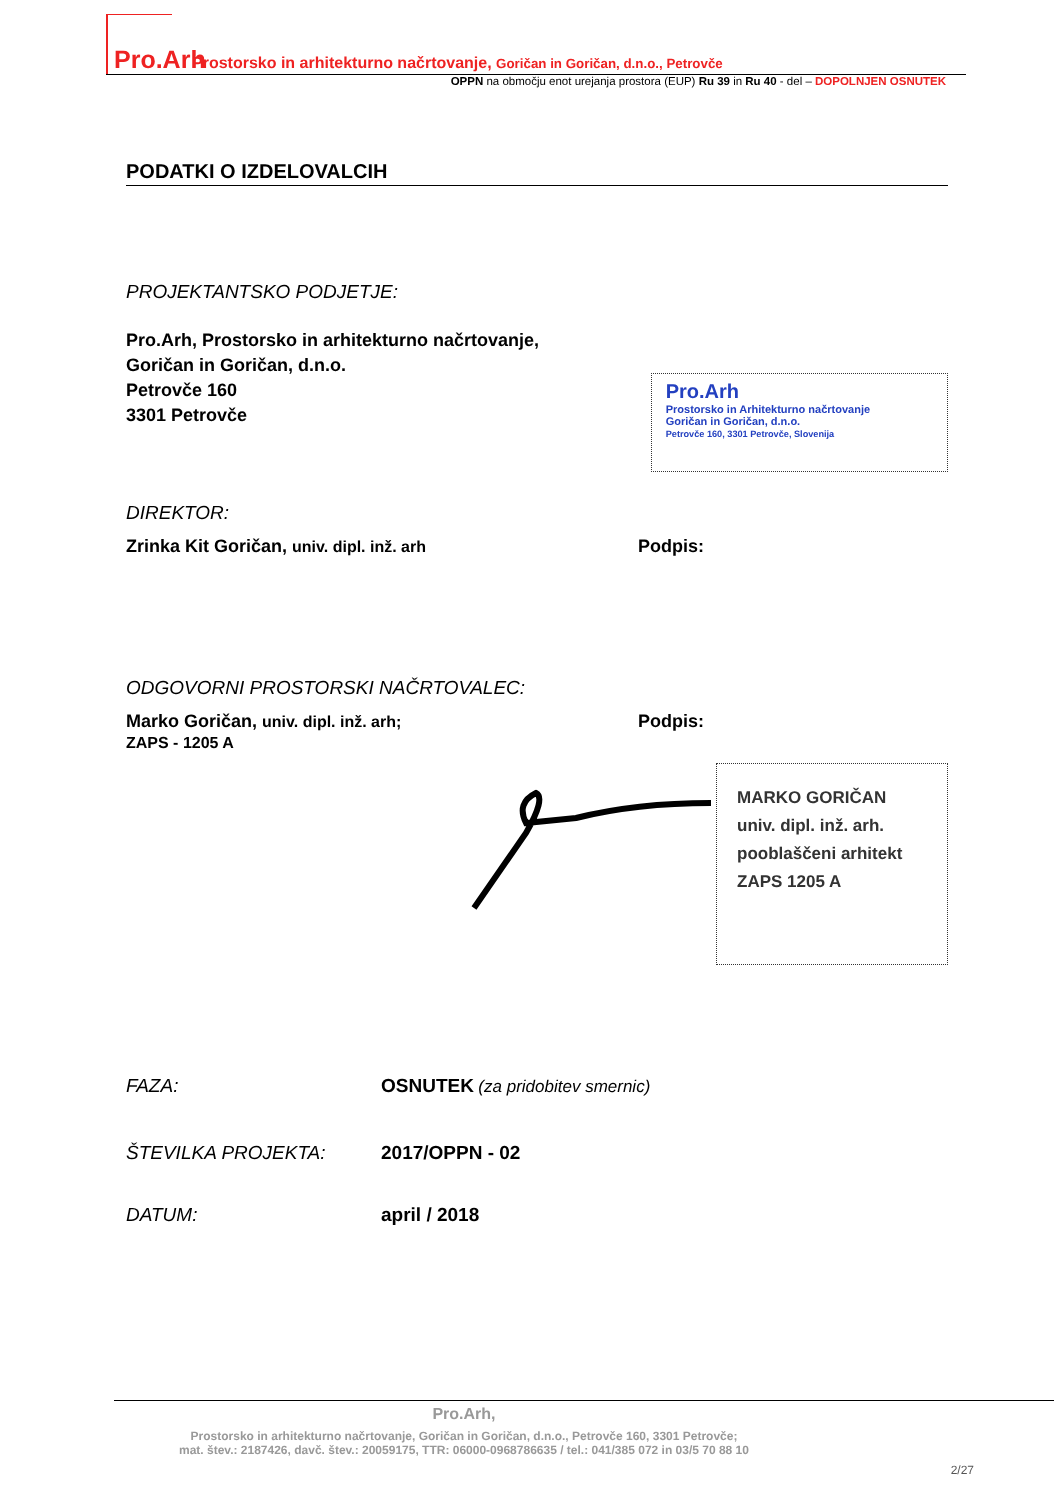Pro.Arh Prostorsko in arhitekturno načrtovanje, Goričan in Goričan, d.n.o., Petrovče
OPPN na območju enot urejanja prostora (EUP) Ru 39 in Ru 40 - del – DOPOLNJEN OSNUTEK
PODATKI O IZDELOVALCIH
PROJEKTANTSKO PODJETJE:
Pro.Arh, Prostorsko in arhitekturno načrtovanje,
Goričan in Goričan, d.n.o.
Petrovče 160
3301 Petrovče
Pro.Arh
Prostorsko in Arhitekturno načrtovanje
Goričan in Goričan, d.n.o.
Petrovče 160, 3301 Petrovče, Slovenija
DIREKTOR:
Zrinka Kit Goričan, univ. dipl. inž. arh Podpis:
ODGOVORNI PROSTORSKI NAČRTOVALEC:
Marko Goričan, univ. dipl. inž. arh;
ZAPS - 1205 A
Podpis:
MARKO GORIČAN
univ. dipl. inž. arh.
pooblaščeni arhitekt
ZAPS 1205 A
FAZA: OSNUTEK (za pridobitev smernic)
ŠTEVILKA PROJEKTA: 2017/OPPN - 02
DATUM: april / 2018
Pro.Arh,
Prostorsko in arhitekturno načrtovanje, Goričan in Goričan, d.n.o., Petrovče 160, 3301 Petrovče;
mat. štev.: 2187426, davč. štev.: 20059175, TTR: 06000-0968786635 / tel.: 041/385 072 in 03/5 70 88 10
2/27